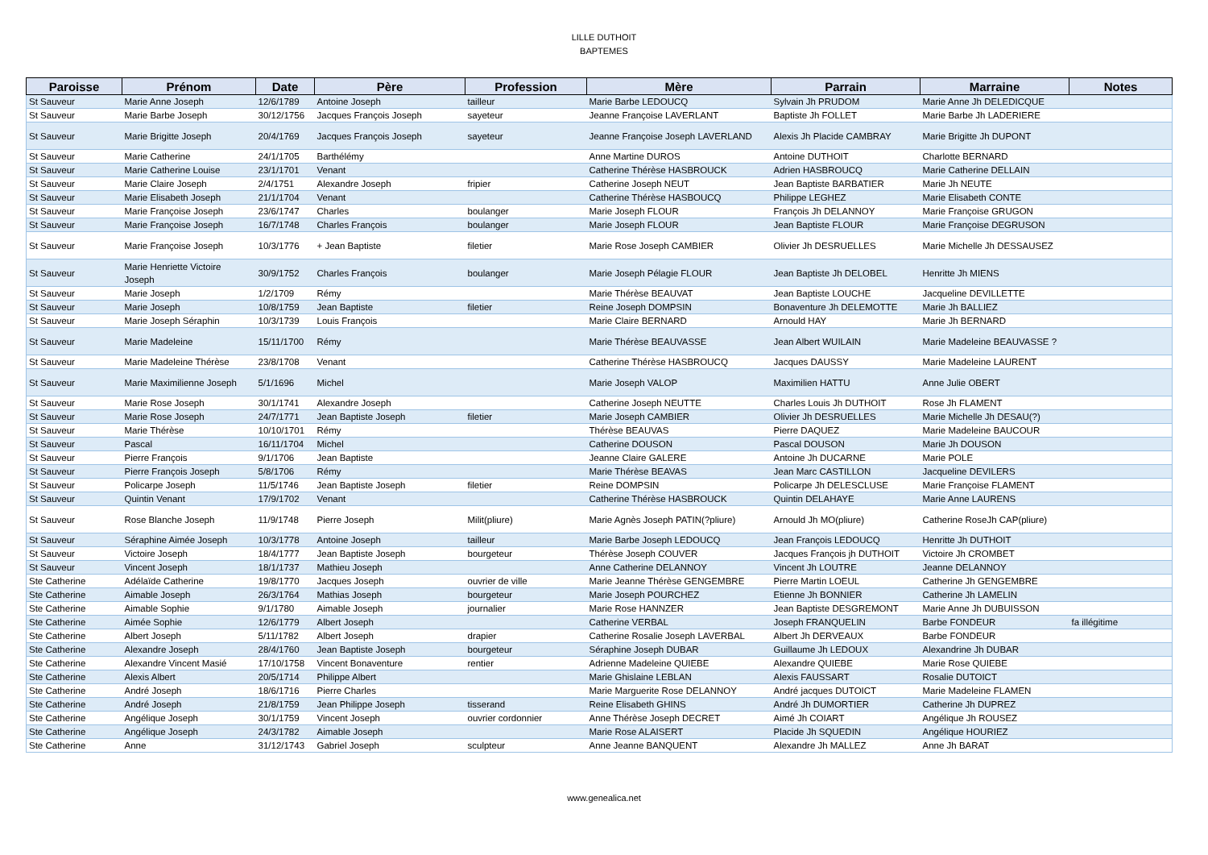LILLE DUTHOIT
BAPTEMES
| Paroisse | Prénom | Date | Père | Profession | Mère | Parrain | Marraine | Notes |
| --- | --- | --- | --- | --- | --- | --- | --- | --- |
| St Sauveur | Marie Anne Joseph | 12/6/1789 | Antoine Joseph | tailleur | Marie Barbe LEDOUCQ | Sylvain Jh PRUDOM | Marie Anne Jh DELEDICQUE | |
| St Sauveur | Marie Barbe Joseph | 30/12/1756 | Jacques François Joseph | sayeteur | Jeanne Françoise LAVERLANT | Baptiste Jh FOLLET | Marie Barbe Jh LADERIERE | |
| St Sauveur | Marie Brigitte Joseph | 20/4/1769 | Jacques François Joseph | sayeteur | Jeanne Françoise Joseph LAVERLAND | Alexis Jh Placide CAMBRAY | Marie Brigitte Jh DUPONT | |
| St Sauveur | Marie Catherine | 24/1/1705 | Barthélémy | | Anne Martine DUROS | Antoine DUTHOIT | Charlotte BERNARD | |
| St Sauveur | Marie Catherine Louise | 23/1/1701 | Venant | | Catherine Thérèse HASBROUCK | Adrien HASBROUCQ | Marie Catherine DELLAIN | |
| St Sauveur | Marie Claire Joseph | 2/4/1751 | Alexandre Joseph | fripier | Catherine Joseph NEUT | Jean Baptiste BARBATIER | Marie Jh NEUTE | |
| St Sauveur | Marie Elisabeth Joseph | 21/1/1704 | Venant | | Catherine Thérèse HASBOUCQ | Philippe LEGHEZ | Marie Elisabeth CONTE | |
| St Sauveur | Marie Françoise Joseph | 23/6/1747 | Charles | boulanger | Marie Joseph FLOUR | François Jh DELANNOY | Marie Françoise GRUGON | |
| St Sauveur | Marie Françoise Joseph | 16/7/1748 | Charles François | boulanger | Marie Joseph FLOUR | Jean Baptiste FLOUR | Marie Françoise DEGRUSON | |
| St Sauveur | Marie Françoise Joseph | 10/3/1776 | + Jean Baptiste | filetier | Marie Rose Joseph CAMBIER | Olivier Jh DESRUELLES | Marie Michelle Jh DESSAUSEZ | |
| St Sauveur | Marie Henriette Victoire Joseph | 30/9/1752 | Charles François | boulanger | Marie Joseph Pélagie FLOUR | Jean Baptiste Jh DELOBEL | Henritte Jh MIENS | |
| St Sauveur | Marie Joseph | 1/2/1709 | Rémy | | Marie Thérèse BEAUVAT | Jean Baptiste LOUCHE | Jacqueline DEVILLETTE | |
| St Sauveur | Marie Joseph | 10/8/1759 | Jean Baptiste | filetier | Reine Joseph DOMPSIN | Bonaventure Jh DELEMOTTE | Marie Jh BALLIEZ | |
| St Sauveur | Marie Joseph Séraphin | 10/3/1739 | Louis François | | Marie Claire BERNARD | Arnould HAY | Marie Jh BERNARD | |
| St Sauveur | Marie Madeleine | 15/11/1700 | Rémy | | Marie Thérèse BEAUVASSE | Jean Albert WUILAIN | Marie Madeleine BEAUVASSE ? | |
| St Sauveur | Marie Madeleine Thérèse | 23/8/1708 | Venant | | Catherine Thérèse HASBROUCQ | Jacques DAUSSY | Marie Madeleine LAURENT | |
| St Sauveur | Marie Maximilienne Joseph | 5/1/1696 | Michel | | Marie Joseph VALOP | Maximilien HATTU | Anne Julie OBERT | |
| St Sauveur | Marie Rose Joseph | 30/1/1741 | Alexandre Joseph | | Catherine Joseph NEUTTE | Charles Louis Jh DUTHOIT | Rose Jh FLAMENT | |
| St Sauveur | Marie Rose Joseph | 24/7/1771 | Jean Baptiste Joseph | filetier | Marie Joseph CAMBIER | Olivier Jh DESRUELLES | Marie Michelle Jh DESAU(?) | |
| St Sauveur | Marie Thérèse | 10/10/1701 | Rémy | | Thérèse BEAUVAS | Pierre DAQUEZ | Marie Madeleine BAUCOUR | |
| St Sauveur | Pascal | 16/11/1704 | Michel | | Catherine DOUSON | Pascal DOUSON | Marie Jh DOUSON | |
| St Sauveur | Pierre François | 9/1/1706 | Jean Baptiste | | Jeanne Claire GALERE | Antoine Jh DUCARNE | Marie POLE | |
| St Sauveur | Pierre François Joseph | 5/8/1706 | Rémy | | Marie Thérèse BEAVAS | Jean Marc CASTILLON | Jacqueline DEVILERS | |
| St Sauveur | Policarpe Joseph | 11/5/1746 | Jean Baptiste Joseph | filetier | Reine DOMPSIN | Policarpe Jh DELESCLUSE | Marie Françoise FLAMENT | |
| St Sauveur | Quintin Venant | 17/9/1702 | Venant | | Catherine Thérèse HASBROUCK | Quintin DELAHAYE | Marie Anne LAURENS | |
| St Sauveur | Rose Blanche Joseph | 11/9/1748 | Pierre Joseph | Milit(pliure) | Marie Agnès Joseph PATIN(?pliure) | Arnould Jh MO(pliure) | Catherine RoseJh CAP(pliure) | |
| St Sauveur | Séraphine Aimée Joseph | 10/3/1778 | Antoine Joseph | tailleur | Marie Barbe Joseph LEDOUCQ | Jean François LEDOUCQ | Henritte Jh DUTHOIT | |
| St Sauveur | Victoire Joseph | 18/4/1777 | Jean Baptiste Joseph | bourgeteur | Thérèse Joseph COUVER | Jacques François jh DUTHOIT | Victoire Jh CROMBET | |
| St Sauveur | Vincent Joseph | 18/1/1737 | Mathieu Joseph | | Anne Catherine DELANNOY | Vincent Jh LOUTRE | Jeanne DELANNOY | |
| Ste Catherine | Adélaïde Catherine | 19/8/1770 | Jacques Joseph | ouvrier de ville | Marie Jeanne Thérèse GENGEMBRE | Pierre Martin LOEUL | Catherine Jh GENGEMBRE | |
| Ste Catherine | Aimable Joseph | 26/3/1764 | Mathias Joseph | bourgeteur | Marie Joseph POURCHEZ | Etienne Jh BONNIER | Catherine Jh LAMELIN | |
| Ste Catherine | Aimable Sophie | 9/1/1780 | Aimable Joseph | journalier | Marie Rose HANNZER | Jean Baptiste DESGREMONT | Marie Anne Jh DUBUISSON | |
| Ste Catherine | Aimée Sophie | 12/6/1779 | Albert Joseph | | Catherine VERBAL | Joseph FRANQUELIN | Barbe FONDEUR | fa illégitime |
| Ste Catherine | Albert Joseph | 5/11/1782 | Albert Joseph | drapier | Catherine Rosalie Joseph LAVERBAL | Albert Jh DERVEAUX | Barbe FONDEUR | |
| Ste Catherine | Alexandre Joseph | 28/4/1760 | Jean Baptiste Joseph | bourgeteur | Séraphine Joseph DUBAR | Guillaume Jh LEDOUX | Alexandrine Jh DUBAR | |
| Ste Catherine | Alexandre Vincent Masié | 17/10/1758 | Vincent Bonaventure | rentier | Adrienne Madeleine QUIEBE | Alexandre QUIEBE | Marie Rose QUIEBE | |
| Ste Catherine | Alexis Albert | 20/5/1714 | Philippe Albert | | Marie Ghislaine LEBLAN | Alexis FAUSSART | Rosalie DUTOICT | |
| Ste Catherine | André Joseph | 18/6/1716 | Pierre Charles | | Marie Marguerite Rose DELANNOY | André jacques DUTOICT | Marie Madeleine FLAMEN | |
| Ste Catherine | André Joseph | 21/8/1759 | Jean Philippe Joseph | tisserand | Reine Elisabeth GHINS | André Jh DUMORTIER | Catherine Jh DUPREZ | |
| Ste Catherine | Angélique Joseph | 30/1/1759 | Vincent Joseph | ouvrier cordonnier | Anne Thérèse Joseph DECRET | Aimé Jh COIART | Angélique Jh ROUSEZ | |
| Ste Catherine | Angélique Joseph | 24/3/1782 | Aimable Joseph | | Marie Rose ALAISERT | Placide Jh SQUEDIN | Angélique HOURIEZ | |
| Ste Catherine | Anne | 31/12/1743 | Gabriel Joseph | sculpteur | Anne Jeanne BANQUENT | Alexandre Jh MALLEZ | Anne Jh BARAT | |
www.genealica.net